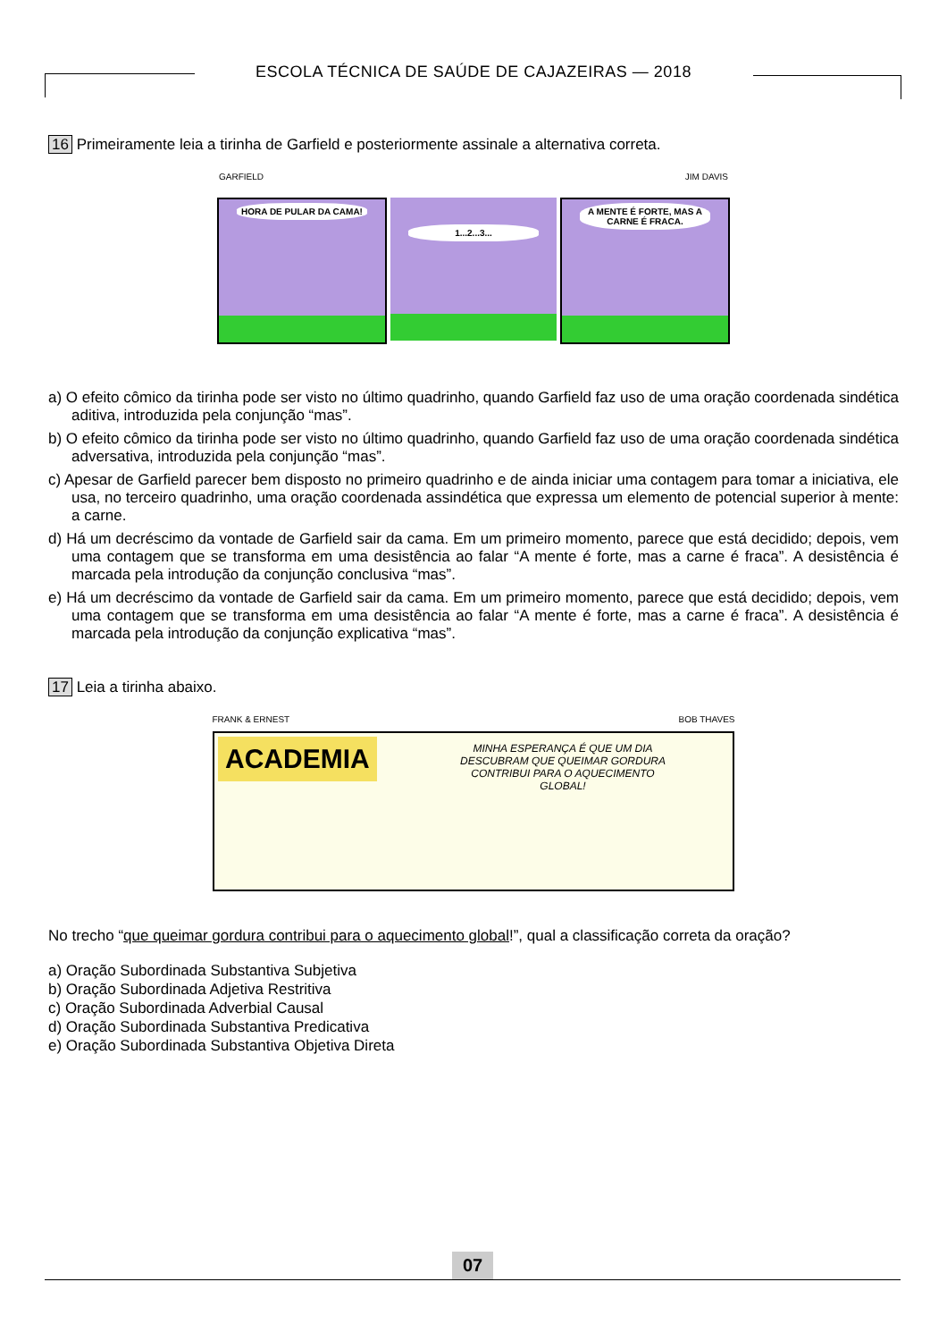ESCOLA TÉCNICA DE SAÚDE DE CAJAZEIRAS — 2018
16 Primeiramente leia a tirinha de Garfield e posteriormente assinale a alternativa correta.
GARFIELD JIM DAVIS
HORA DE PULAR DA CAMA!
1...2...3...
A MENTE É FORTE, MAS A CARNE É FRACA.
a) O efeito cômico da tirinha pode ser visto no último quadrinho, quando Garfield faz uso de uma oração coordenada sindética aditiva, introduzida pela conjunção “mas”.
b) O efeito cômico da tirinha pode ser visto no último quadrinho, quando Garfield faz uso de uma oração coordenada sindética adversativa, introduzida pela conjunção “mas”.
c) Apesar de Garfield parecer bem disposto no primeiro quadrinho e de ainda iniciar uma contagem para tomar a iniciativa, ele usa, no terceiro quadrinho, uma oração coordenada assindética que expressa um elemento de potencial superior à mente: a carne.
d) Há um decréscimo da vontade de Garfield sair da cama. Em um primeiro momento, parece que está decidido; depois, vem uma contagem que se transforma em uma desistência ao falar “A mente é forte, mas a carne é fraca”. A desistência é marcada pela introdução da conjunção conclusiva “mas”.
e) Há um decréscimo da vontade de Garfield sair da cama. Em um primeiro momento, parece que está decidido; depois, vem uma contagem que se transforma em uma desistência ao falar “A mente é forte, mas a carne é fraca”. A desistência é marcada pela introdução da conjunção explicativa “mas”.
17 Leia a tirinha abaixo.
FRANK & ERNEST BOB THAVES
ACADEMIA
MINHA ESPERANÇA É QUE UM DIA DESCUBRAM QUE QUEIMAR GORDURA CONTRIBUI PARA O AQUECIMENTO GLOBAL!
No trecho “que queimar gordura contribui para o aquecimento global!”, qual a classificação correta da oração?
a) Oração Subordinada Substantiva Subjetiva
b) Oração Subordinada Adjetiva Restritiva
c) Oração Subordinada Adverbial Causal
d) Oração Subordinada Substantiva Predicativa
e) Oração Subordinada Substantiva Objetiva Direta
07